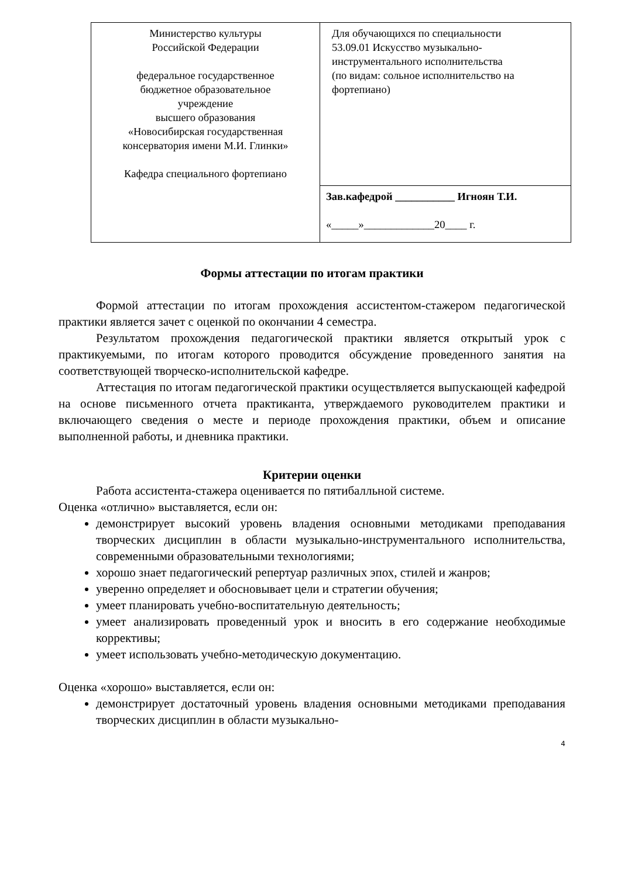| Министерство культуры Российской Федерации федеральное государственное бюджетное образовательное учреждение высшего образования «Новосибирская государственная консерватория имени М.И. Глинки» Кафедра специального фортепиано | Для обучающихся по специальности 53.09.01 Искусство музыкально-инструментального исполнительства (по видам: сольное исполнительство на фортепиано) |
| | Зав.кафедрой ___________ Игноян Т.И. «_____»_____________20____ г. |
Формы аттестации по итогам практики
Формой аттестации по итогам прохождения ассистентом-стажером педагогической практики является зачет с оценкой по окончании 4 семестра.
Результатом прохождения педагогической практики является открытый урок с практикуемыми, по итогам которого проводится обсуждение проведенного занятия на соответствующей творческо-исполнительской кафедре.
Аттестация по итогам педагогической практики осуществляется выпускающей кафедрой на основе письменного отчета практиканта, утверждаемого руководителем практики и включающего сведения о месте и периоде прохождения практики, объем и описание выполненной работы, и дневника практики.
Критерии оценки
Работа ассистента-стажера оценивается по пятибалльной системе.
Оценка «отлично» выставляется, если он:
демонстрирует высокий уровень владения основными методиками преподавания творческих дисциплин в области музыкально-инструментального исполнительства, современными образовательными технологиями;
хорошо знает педагогический репертуар различных эпох, стилей и жанров;
уверенно определяет и обосновывает цели и стратегии обучения;
умеет планировать учебно-воспитательную деятельность;
умеет анализировать проведенный урок и вносить в его содержание необходимые коррективы;
умеет использовать учебно-методическую документацию.
Оценка «хорошо» выставляется, если он:
демонстрирует достаточный уровень владения основными методиками преподавания творческих дисциплин в области музыкально-
4